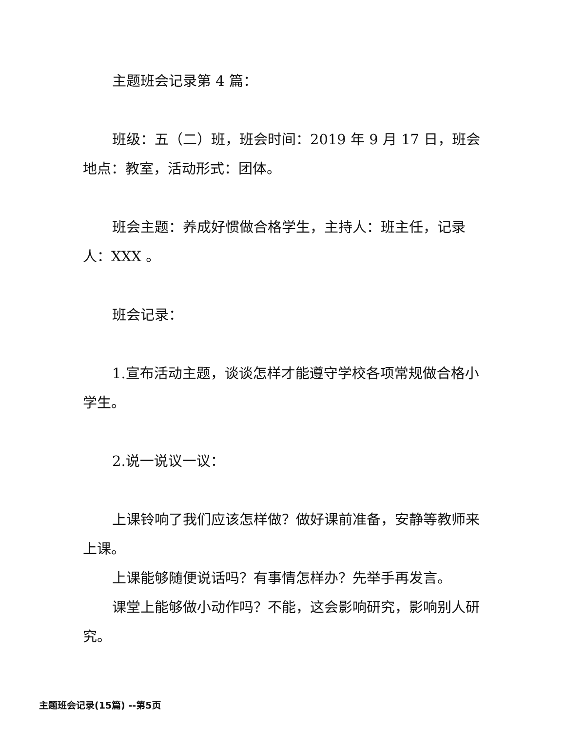主题班会记录第 4 篇：
班级：五（二）班，班会时间：2019 年 9 月 17 日，班会地点：教室，活动形式：团体。
班会主题：养成好惯做合格学生，主持人：班主任，记录人：XXX 。
班会记录：
1.宣布活动主题，谈谈怎样才能遵守学校各项常规做合格小学生。
2.说一说议一议：
上课铃响了我们应该怎样做？做好课前准备，安静等教师来上课。
上课能够随便说话吗？有事情怎样办？先举手再发言。
课堂上能够做小动作吗？不能，这会影响研究，影响别人研究。
主题班会记录(15篇) --第5页